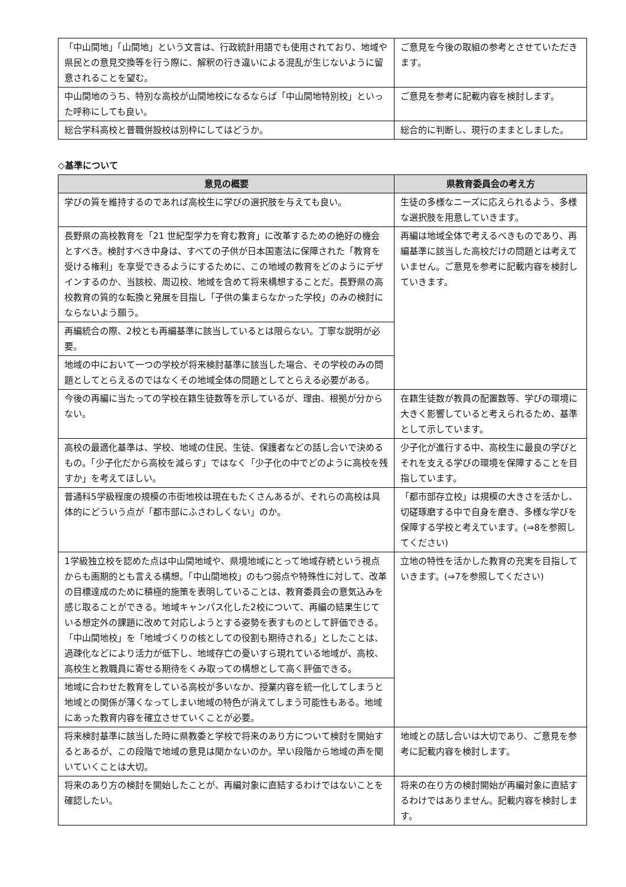| 「中山間地」「山間地」という文言は、行政統計用語でも使用されており、地域や県民との意見交換等を行う際に、解釈の行き違いによる混乱が生じないように留意されることを望む。 | ご意見を今後の取組の参考とさせていただきます。 |
| 中山間地のうち、特別な高校が山間地校になるならば「中山間地特別校」といった呼称にしても良い。 | ご意見を参考に記載内容を検討します。 |
| 総合学科高校と普職併設校は別枠にしてはどうか。 | 総合的に判断し、現行のままとしました。 |
◇基準について
| 意見の概要 | 県教育委員会の考え方 |
| --- | --- |
| 学びの質を維持するのであれば高校生に学びの選択肢を与えても良い。 | 生徒の多様なニーズに応えられるよう、多様な選択肢を用意していきます。 |
| 長野県の高校教育を「21 世紀型学力を育む教育」に改革するための絶好の機会とすべき。検討すべき中身は、すべての子供が日本国憲法に保障された「教育を受ける権利」を享受できるようにするために、この地域の教育をどのようにデザインするのか、当該校、周辺校、地域を含めて将来構想することだ。長野県の高校教育の質的な転換と発展を目指し「子供の集まらなかった学校」のみの検討にならないよう願う。 | 再編は地域全体で考えるべきものであり、再編基準に該当した高校だけの問題とは考えていません。ご意見を参考に記載内容を検討していきます。 |
| 再編統合の際、2校とも再編基準に該当しているとは限らない。丁寧な説明が必要。 | |
| 地域の中において一つの学校が将来検討基準に該当した場合、その学校のみの問題としてとらえるのではなくその地域全体の問題としてとらえる必要がある。 | |
| 今後の再編に当たっての学校在籍生徒数等を示しているが、理由、根拠が分からない。 | 在籍生徒数が教員の配置数等、学びの環境に大きく影響していると考えられるため、基準として示しています。 |
| 高校の最適化基準は、学校、地域の住民、生徒、保護者などの話し合いで決めるもの。「少子化だから高校を減らす」ではなく「少子化の中でどのように高校を残すか」を考えてほしい。 | 少子化が進行する中、高校生に最良の学びとそれを支える学びの環境を保障することを目指しています。 |
| 普通科5学級程度の規模の市街地校は現在もたくさんあるが、それらの高校は具体的にどういう点が「都市部にふさわしくない」のか。 | 「都市部存立校」は規模の大きさを活かし、切磋琢磨する中で自身を磨き、多様な学びを保障する学校と考えています。(⇒8を参照してください) |
| 1学級独立校を認めた点は中山間地域や、県境地域にとって地域存続という視点からも画期的とも言える構想。「中山間地校」のもつ弱点や特殊性に対して、改革の目標達成のために積極的施策を表明していることは、教育委員会の意気込みを感じ取ることができる。地域キャンパス化した2校について、再編の結果生じている想定外の課題に改めて対応しようとする姿勢を表すものとして評価できる。 「中山間地校」を「地域づくりの核としての役割も期待される」としたことは、過疎化などにより活力が低下し、地域存亡の憂いすら現れている地域が、高校、高校生と教職員に寄せる期待をくみ取っての構想として高く評価できる。 | 立地の特性を活かした教育の充実を目指していきます。(⇒7を参照してください) |
| 地域に合わせた教育をしている高校が多いなか、授業内容を統一化してしまうと地域との関係が薄くなってしまい地域の特色が消えてしまう可能性もある。地域にあった教育内容を確立させていくことが必要。 | |
| 将来検討基準に該当した時に県教委と学校で将来のあり方について検討を開始するとあるが、この段階で地域の意見は聞かないのか。早い段階から地域の声を聞いていくことは大切。 | 地域との話し合いは大切であり、ご意見を参考に記載内容を検討します。 |
| 将来のあり方の検討を開始したことが、再編対象に直結するわけではないことを確認したい。 | 将来の在り方の検討開始が再編対象に直結するわけではありません。記載内容を検討します。 |